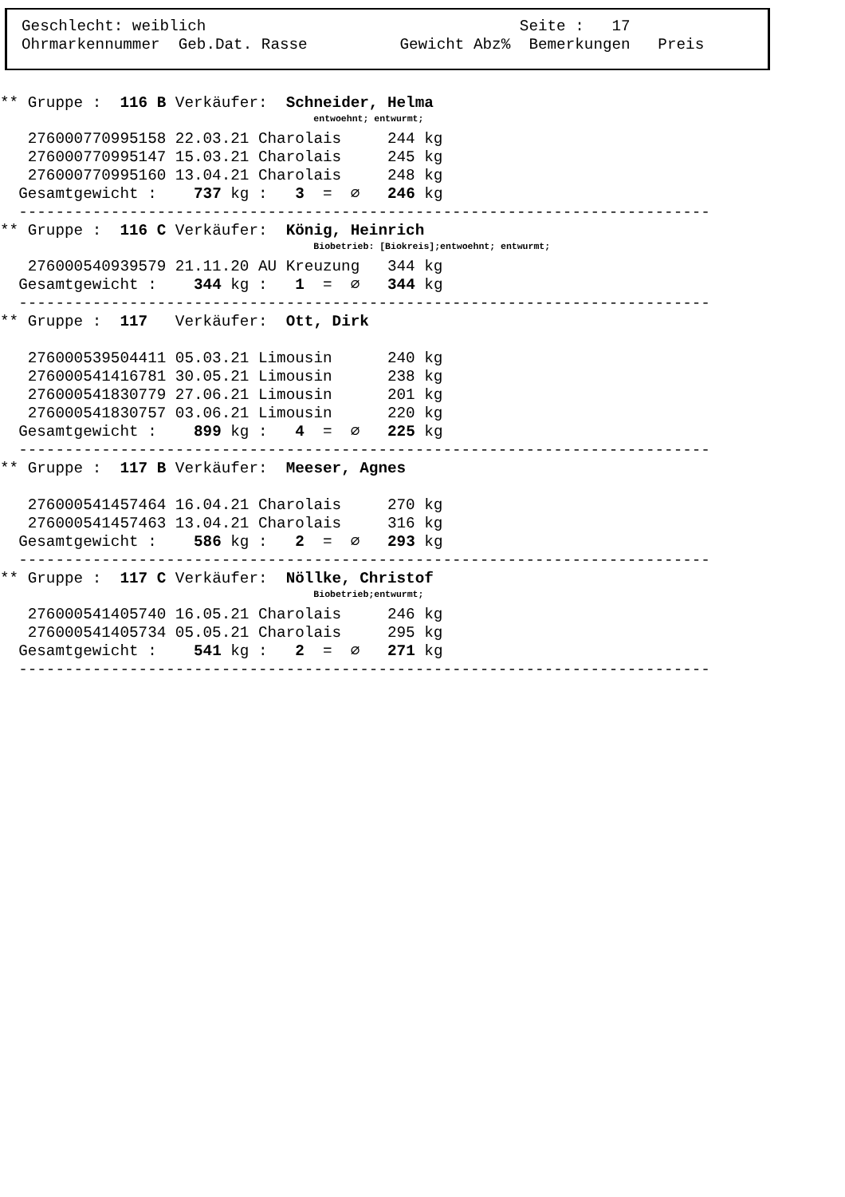Geschlecht: weiblich                                  Seite :   17
Ohrmarkennummer  Geb.Dat. Rasse          Gewicht Abz%  Bemerkungen   Preis
** Gruppe :  116 B Verkäufer:  Schneider, Helma
                                                         entwoehnt; entwurmt;
   276000770995158 22.03.21 Charolais     244 kg
   276000770995147 15.03.21 Charolais     245 kg
   276000770995160 13.04.21 Charolais     248 kg
  Gesamtgewicht :    737 kg :   3  =  ∅   246 kg
  ---------------------------------------------------------------------------
** Gruppe :  116 C Verkäufer:  König, Heinrich
                                                         Biobetrieb: [Biokreis];entwoehnt; entwurmt;
   276000540939579 21.11.20 AU Kreuzung   344 kg
  Gesamtgewicht :    344 kg :   1  =  ∅   344 kg
  ---------------------------------------------------------------------------
** Gruppe :  117   Verkäufer:  Ott, Dirk

   276000539504411 05.03.21 Limousin      240 kg
   276000541416781 30.05.21 Limousin      238 kg
   276000541830779 27.06.21 Limousin      201 kg
   276000541830757 03.06.21 Limousin      220 kg
  Gesamtgewicht :    899 kg :   4  =  ∅   225 kg
  ---------------------------------------------------------------------------
** Gruppe :  117 B Verkäufer:  Meeser, Agnes

   276000541457464 16.04.21 Charolais     270 kg
   276000541457463 13.04.21 Charolais     316 kg
  Gesamtgewicht :    586 kg :   2  =  ∅   293 kg
  ---------------------------------------------------------------------------
** Gruppe :  117 C Verkäufer:  Nöllke, Christof
                                                         Biobetrieb;entwurmt;
   276000541405740 16.05.21 Charolais     246 kg
   276000541405734 05.05.21 Charolais     295 kg
  Gesamtgewicht :    541 kg :   2  =  ∅   271 kg
  ---------------------------------------------------------------------------